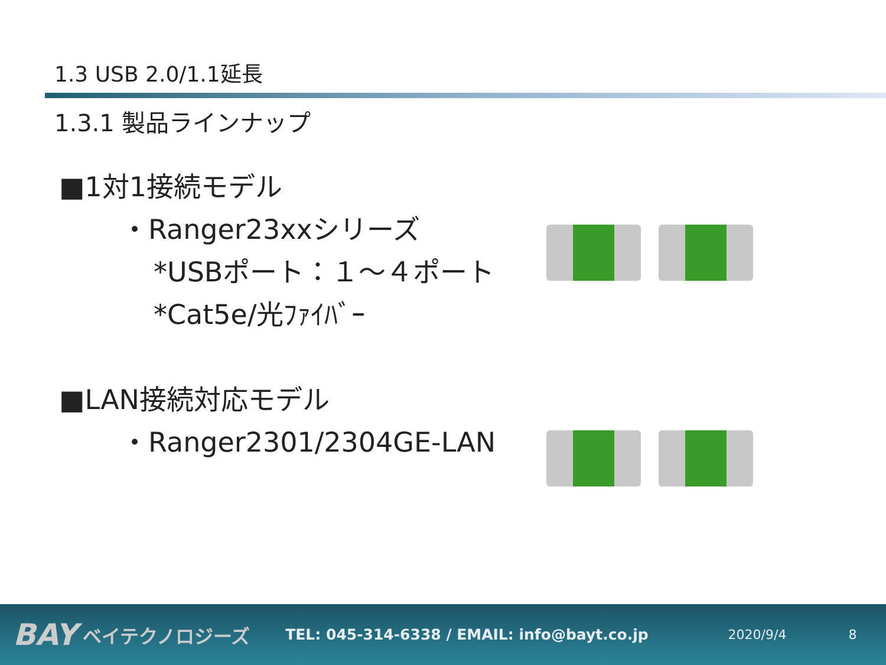1.3 USB 2.0/1.1延長
1.3.1 製品ラインナップ
■1対1接続モデル
・Ranger23xxシリーズ
*USBポート：１～４ポート
*Cat5e/光ﾌｧｲﾊﾞｰ
■LAN接続対応モデル
・Ranger2301/2304GE-LAN
BAY ベイテクノロジーズ TEL: 045-314-6338 / EMAIL: info@bayt.co.jp 2020/9/4 8